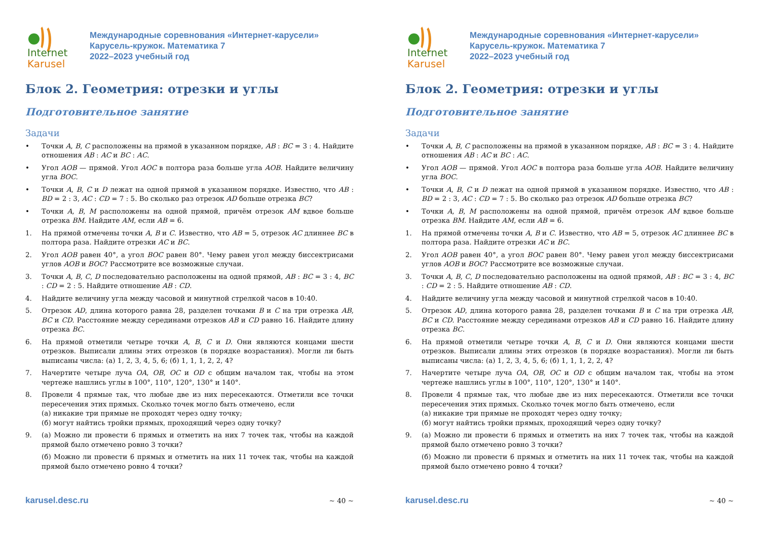Internet
Karusel
Международные соревнования «Интернет-карусели»
Карусель-кружок. Математика 7
2022–2023 учебный год
Блок 2. Геометрия: отрезки и углы
Подготовительное занятие
Задачи
• Точки A, B, C расположены на прямой в указанном порядке, AB : BC = 3 : 4. Найдите отношения AB : AC и BC : AC.
• Угол AOB — прямой. Угол AOC в полтора раза больше угла AOB. Найдите величину угла BOC.
• Точки A, B, C и D лежат на одной прямой в указанном порядке. Известно, что AB : BD = 2 : 3, AC : CD = 7 : 5. Во сколько раз отрезок AD больше отрезка BC?
• Точки A, B, M расположены на одной прямой, причём отрезок AM вдвое больше отрезка BM. Найдите AM, если AB = 6.
1. На прямой отмечены точки A, B и C. Известно, что AB = 5, отрезок AC длиннее BC в полтора раза. Найдите отрезки AC и BC.
2. Угол AOB равен 40°, а угол BOC равен 80°. Чему равен угол между биссектрисами углов AOB и BOC? Рассмотрите все возможные случаи.
3. Точки A, B, C, D последовательно расположены на одной прямой, AB : BC = 3 : 4, BC : CD = 2 : 5. Найдите отношение AB : CD.
4. Найдите величину угла между часовой и минутной стрелкой часов в 10:40.
5. Отрезок AD, длина которого равна 28, разделен точками B и C на три отрезка AB, BC и CD. Расстояние между серединами отрезков AB и CD равно 16. Найдите длину отрезка BC.
6. На прямой отметили четыре точки A, B, C и D. Они являются концами шести отрезков. Выписали длины этих отрезков (в порядке возрастания). Могли ли быть выписаны числа: (а) 1, 2, 3, 4, 5, 6; (б) 1, 1, 1, 2, 2, 4?
7. Начертите четыре луча OA, OB, OC и OD с общим началом так, чтобы на этом чертеже нашлись углы в 100°, 110°, 120°, 130° и 140°.
8. Провели 4 прямые так, что любые две из них пересекаются. Отметили все точки пересечения этих прямых. Сколько точек могло быть отмечено, если
(а) никакие три прямые не проходят через одну точку;
(б) могут найтись тройки прямых, проходящий через одну точку?
9. (а) Можно ли провести 6 прямых и отметить на них 7 точек так, чтобы на каждой прямой было отмечено ровно 3 точки?
(б) Можно ли провести 6 прямых и отметить на них 11 точек так, чтобы на каждой прямой было отмечено ровно 4 точки?
karusel.desc.ru ~ 40 ~
Internet
Karusel
Международные соревнования «Интернет-карусели»
Карусель-кружок. Математика 7
2022–2023 учебный год
Блок 2. Геометрия: отрезки и углы
Подготовительное занятие
Задачи
• Точки A, B, C расположены на прямой в указанном порядке, AB : BC = 3 : 4. Найдите отношения AB : AC и BC : AC.
• Угол AOB — прямой. Угол AOC в полтора раза больше угла AOB. Найдите величину угла BOC.
• Точки A, B, C и D лежат на одной прямой в указанном порядке. Известно, что AB : BD = 2 : 3, AC : CD = 7 : 5. Во сколько раз отрезок AD больше отрезка BC?
• Точки A, B, M расположены на одной прямой, причём отрезок AM вдвое больше отрезка BM. Найдите AM, если AB = 6.
1. На прямой отмечены точки A, B и C. Известно, что AB = 5, отрезок AC длиннее BC в полтора раза. Найдите отрезки AC и BC.
2. Угол AOB равен 40°, а угол BOC равен 80°. Чему равен угол между биссектрисами углов AOB и BOC? Рассмотрите все возможные случаи.
3. Точки A, B, C, D последовательно расположены на одной прямой, AB : BC = 3 : 4, BC : CD = 2 : 5. Найдите отношение AB : CD.
4. Найдите величину угла между часовой и минутной стрелкой часов в 10:40.
5. Отрезок AD, длина которого равна 28, разделен точками B и C на три отрезка AB, BC и CD. Расстояние между серединами отрезков AB и CD равно 16. Найдите длину отрезка BC.
6. На прямой отметили четыре точки A, B, C и D. Они являются концами шести отрезков. Выписали длины этих отрезков (в порядке возрастания). Могли ли быть выписаны числа: (а) 1, 2, 3, 4, 5, 6; (б) 1, 1, 1, 2, 2, 4?
7. Начертите четыре луча OA, OB, OC и OD с общим началом так, чтобы на этом чертеже нашлись углы в 100°, 110°, 120°, 130° и 140°.
8. Провели 4 прямые так, что любые две из них пересекаются. Отметили все точки пересечения этих прямых. Сколько точек могло быть отмечено, если
(а) никакие три прямые не проходят через одну точку;
(б) могут найтись тройки прямых, проходящий через одну точку?
9. (а) Можно ли провести 6 прямых и отметить на них 7 точек так, чтобы на каждой прямой было отмечено ровно 3 точки?
(б) Можно ли провести 6 прямых и отметить на них 11 точек так, чтобы на каждой прямой было отмечено ровно 4 точки?
karusel.desc.ru ~ 40 ~